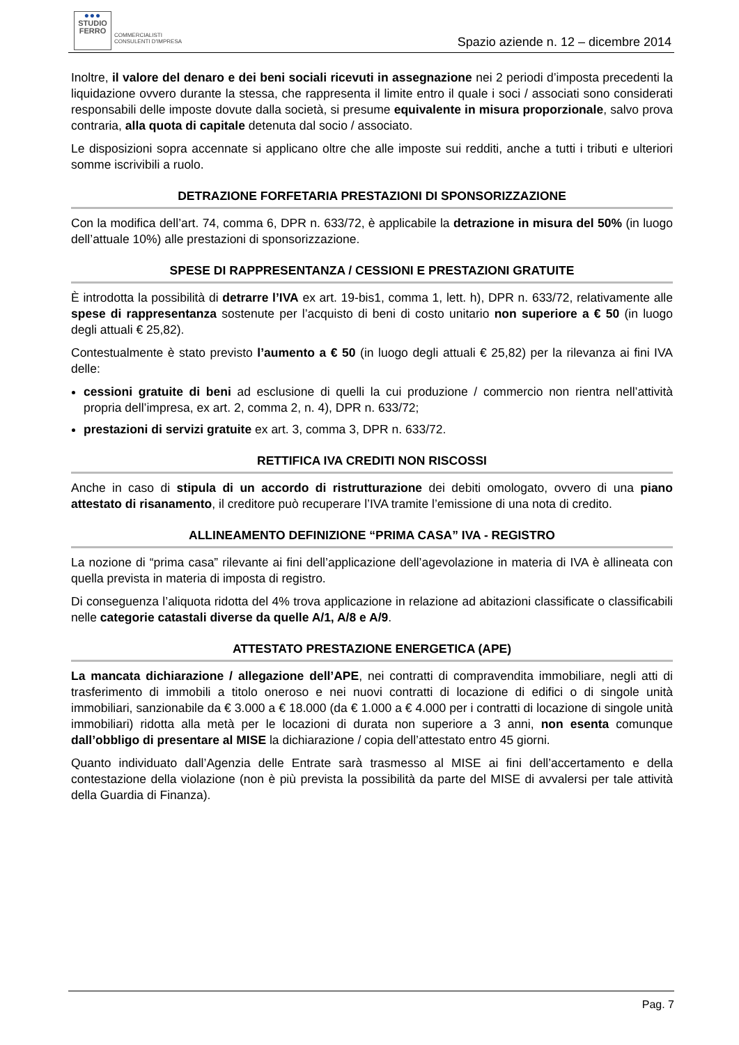●●●
STUDIO
FERRO
COMMERCIALISTI
CONSULENTI D'IMPRESA
Spazio aziende n. 12 – dicembre 2014
Inoltre, il valore del denaro e dei beni sociali ricevuti in assegnazione nei 2 periodi d’imposta precedenti la liquidazione ovvero durante la stessa, che rappresenta il limite entro il quale i soci / associati sono considerati responsabili delle imposte dovute dalla società, si presume equivalente in misura proporzionale, salvo prova contraria, alla quota di capitale detenuta dal socio / associato.
Le disposizioni sopra accennate si applicano oltre che alle imposte sui redditi, anche a tutti i tributi e ulteriori somme iscrivibili a ruolo.
DETRAZIONE FORFETARIA PRESTAZIONI DI SPONSORIZZAZIONE
Con la modifica dell’art. 74, comma 6, DPR n. 633/72, è applicabile la detrazione in misura del 50% (in luogo dell’attuale 10%) alle prestazioni di sponsorizzazione.
SPESE DI RAPPRESENTANZA / CESSIONI E PRESTAZIONI GRATUITE
È introdotta la possibilità di detrarre l’IVA ex art. 19-bis1, comma 1, lett. h), DPR n. 633/72, relativamente alle spese di rappresentanza sostenute per l’acquisto di beni di costo unitario non superiore a € 50 (in luogo degli attuali € 25,82).
Contestualmente è stato previsto l’aumento a € 50 (in luogo degli attuali € 25,82) per la rilevanza ai fini IVA delle:
cessioni gratuite di beni ad esclusione di quelli la cui produzione / commercio non rientra nell’attività propria dell’impresa, ex art. 2, comma 2, n. 4), DPR n. 633/72;
prestazioni di servizi gratuite ex art. 3, comma 3, DPR n. 633/72.
RETTIFICA IVA CREDITI NON RISCOSSI
Anche in caso di stipula di un accordo di ristrutturazione dei debiti omologato, ovvero di una piano attestato di risanamento, il creditore può recuperare l’IVA tramite l’emissione di una nota di credito.
ALLINEAMENTO DEFINIZIONE “PRIMA CASA” IVA - REGISTRO
La nozione di “prima casa” rilevante ai fini dell’applicazione dell’agevolazione in materia di IVA è allineata con quella prevista in materia di imposta di registro.
Di conseguenza l’aliquota ridotta del 4% trova applicazione in relazione ad abitazioni classificate o classificabili nelle categorie catastali diverse da quelle A/1, A/8 e A/9.
ATTESTATO PRESTAZIONE ENERGETICA (APE)
La mancata dichiarazione / allegazione dell’APE, nei contratti di compravendita immobiliare, negli atti di trasferimento di immobili a titolo oneroso e nei nuovi contratti di locazione di edifici o di singole unità immobiliari, sanzionabile da € 3.000 a € 18.000 (da € 1.000 a € 4.000 per i contratti di locazione di singole unità immobiliari) ridotta alla metà per le locazioni di durata non superiore a 3 anni, non esenta comunque dall’obbligo di presentare al MISE la dichiarazione / copia dell’attestato entro 45 giorni.
Quanto individuato dall’Agenzia delle Entrate sarà trasmesso al MISE ai fini dell’accertamento e della contestazione della violazione (non è più prevista la possibilità da parte del MISE di avvalersi per tale attività della Guardia di Finanza).
Pag. 7